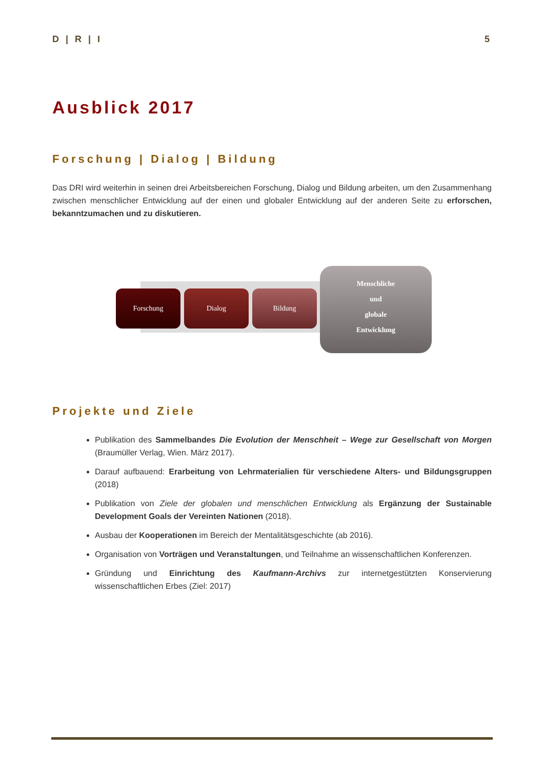D | R | I 5
Ausblick 2017
Forschung | Dialog | Bildung
Das DRI wird weiterhin in seinen drei Arbeitsbereichen Forschung, Dialog und Bildung arbeiten, um den Zusammenhang zwischen menschlicher Entwicklung auf der einen und globaler Entwicklung auf der anderen Seite zu erforschen, bekanntzumachen und zu diskutieren.
Forschung Dialog Bildung
Menschliche
und
globale
Entwicklung
Projekte und Ziele
Publikation des Sammelbandes Die Evolution der Menschheit – Wege zur Gesellschaft von Morgen (Braumüller Verlag, Wien. März 2017).
Darauf aufbauend: Erarbeitung von Lehrmaterialien für verschiedene Alters- und Bildungsgruppen (2018)
Publikation von Ziele der globalen und menschlichen Entwicklung als Ergänzung der Sustainable Development Goals der Vereinten Nationen (2018).
Ausbau der Kooperationen im Bereich der Mentalitätsgeschichte (ab 2016).
Organisation von Vorträgen und Veranstaltungen, und Teilnahme an wissenschaftlichen Konferenzen.
Gründung und Einrichtung des Kaufmann-Archivs zur internetgestützten Konservierung wissenschaftlichen Erbes (Ziel: 2017)